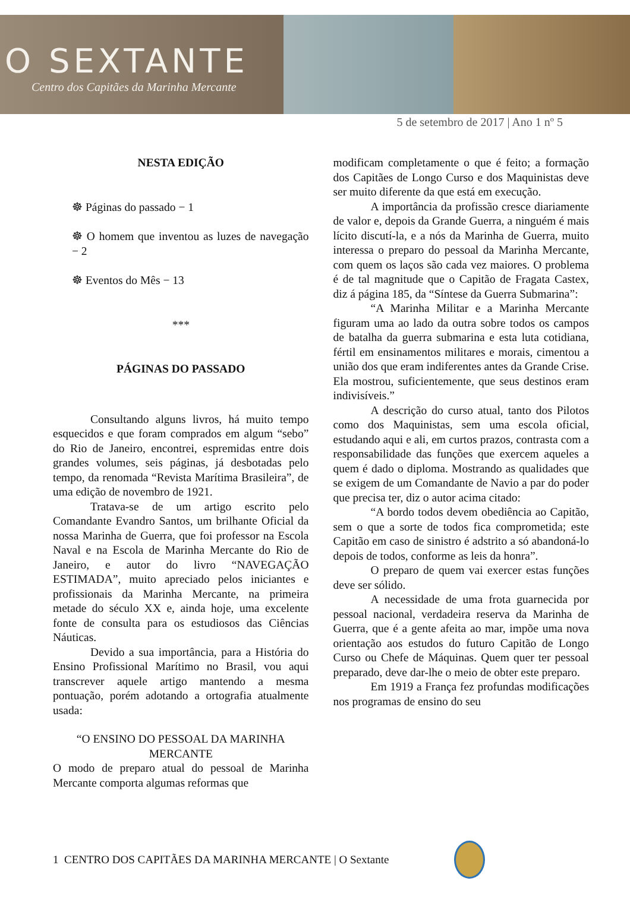O SEXTANTE
Centro dos Capitães da Marinha Mercante
5 de setembro de 2017 | Ano 1 nº 5
NESTA EDIÇÃO
☸ Páginas do passado − 1
☸ O homem que inventou as luzes de navegação − 2
☸ Eventos do Mês − 13
***
PÁGINAS DO PASSADO
Consultando alguns livros, há muito tempo esquecidos e que foram comprados em algum “sebo” do Rio de Janeiro, encontrei, espremidas entre dois grandes volumes, seis páginas, já desbotadas pelo tempo, da renomada “Revista Marítima Brasileira”, de uma edição de novembro de 1921.
Tratava-se de um artigo escrito pelo Comandante Evandro Santos, um brilhante Oficial da nossa Marinha de Guerra, que foi professor na Escola Naval e na Escola de Marinha Mercante do Rio de Janeiro, e autor do livro “NAVEGAÇÃO ESTIMADA”, muito apreciado pelos iniciantes e profissionais da Marinha Mercante, na primeira metade do século XX e, ainda hoje, uma excelente fonte de consulta para os estudiosos das Ciências Náuticas.
Devido a sua importância, para a História do Ensino Profissional Marítimo no Brasil, vou aqui transcrever aquele artigo mantendo a mesma pontuação, porém adotando a ortografia atualmente usada:
“O ENSINO DO PESSOAL DA MARINHA MERCANTE
O modo de preparo atual do pessoal de Marinha Mercante comporta algumas reformas que
modificam completamente o que é feito; a formação dos Capitães de Longo Curso e dos Maquinistas deve ser muito diferente da que está em execução.
A importância da profissão cresce diariamente de valor e, depois da Grande Guerra, a ninguém é mais lícito discutí-la, e a nós da Marinha de Guerra, muito interessa o preparo do pessoal da Marinha Mercante, com quem os laços são cada vez maiores. O problema é de tal magnitude que o Capitão de Fragata Castex, diz á página 185, da “Síntese da Guerra Submarina”:
“A Marinha Militar e a Marinha Mercante figuram uma ao lado da outra sobre todos os campos de batalha da guerra submarina e esta luta cotidiana, fértil em ensinamentos militares e morais, cimentou a união dos que eram indiferentes antes da Grande Crise. Ela mostrou, suficientemente, que seus destinos eram indivisíveis.”
A descrição do curso atual, tanto dos Pilotos como dos Maquinistas, sem uma escola oficial, estudando aqui e ali, em curtos prazos, contrasta com a responsabilidade das funções que exercem aqueles a quem é dado o diploma. Mostrando as qualidades que se exigem de um Comandante de Navio a par do poder que precisa ter, diz o autor acima citado:
“A bordo todos devem obediência ao Capitão, sem o que a sorte de todos fica comprometida; este Capitão em caso de sinistro é adstrito a só abandoná-lo depois de todos, conforme as leis da honra”.
O preparo de quem vai exercer estas funções deve ser sólido.
A necessidade de uma frota guarnecida por pessoal nacional, verdadeira reserva da Marinha de Guerra, que é a gente afeita ao mar, impõe uma nova orientação aos estudos do futuro Capitão de Longo Curso ou Chefe de Máquinas. Quem quer ter pessoal preparado, deve dar-lhe o meio de obter este preparo.
Em 1919 a França fez profundas modificações nos programas de ensino do seu
1 CENTRO DOS CAPITÃES DA MARINHA MERCANTE | O Sextante